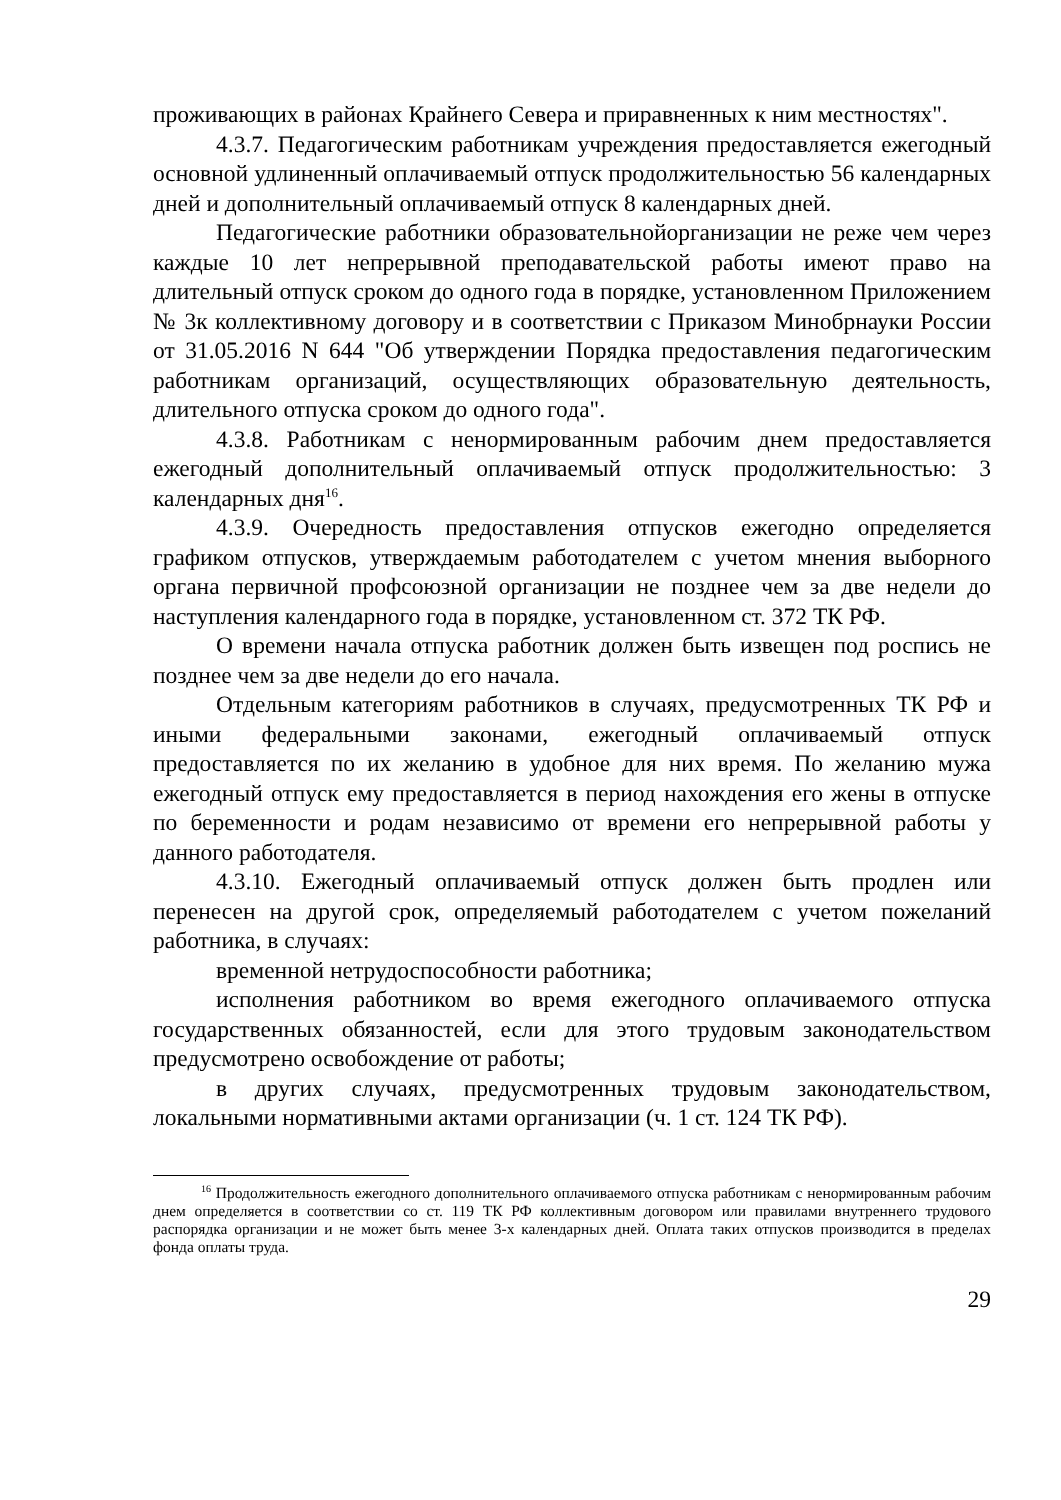проживающих в районах Крайнего Севера и приравненных к ним местностях".
4.3.7. Педагогическим работникам учреждения предоставляется ежегодный основной удлиненный оплачиваемый отпуск продолжительностью 56 календарных дней и дополнительный оплачиваемый отпуск 8 календарных дней.
Педагогические работники образовательнойорганизации не реже чем через каждые 10 лет непрерывной преподавательской работы имеют право на длительный отпуск сроком до одного года в порядке, установленном Приложением № 3к коллективному договору и в соответствии с Приказом Минобрнауки России от 31.05.2016 N 644 "Об утверждении Порядка предоставления педагогическим работникам организаций, осуществляющих образовательную деятельность, длительного отпуска сроком до одного года".
4.3.8. Работникам с ненормированным рабочим днем предоставляется ежегодный дополнительный оплачиваемый отпуск продолжительностью: 3 календарных дня<sup>16</sup>.
4.3.9. Очередность предоставления отпусков ежегодно определяется графиком отпусков, утверждаемым работодателем с учетом мнения выборного органа первичной профсоюзной организации не позднее чем за две недели до наступления календарного года в порядке, установленном ст. 372 ТК РФ.
О времени начала отпуска работник должен быть извещен под роспись не позднее чем за две недели до его начала.
Отдельным категориям работников в случаях, предусмотренных ТК РФ и иными федеральными законами, ежегодный оплачиваемый отпуск предоставляется по их желанию в удобное для них время. По желанию мужа ежегодный отпуск ему предоставляется в период нахождения его жены в отпуске по беременности и родам независимо от времени его непрерывной работы у данного работодателя.
4.3.10. Ежегодный оплачиваемый отпуск должен быть продлен или перенесен на другой срок, определяемый работодателем с учетом пожеланий работника, в случаях:
временной нетрудоспособности работника;
исполнения работником во время ежегодного оплачиваемого отпуска государственных обязанностей, если для этого трудовым законодательством предусмотрено освобождение от работы;
в других случаях, предусмотренных трудовым законодательством, локальными нормативными актами организации (ч. 1 ст. 124 ТК РФ).
<sup>16</sup> Продолжительность ежегодного дополнительного оплачиваемого отпуска работникам с ненормированным рабочим днем определяется в соответствии со ст. 119 ТК РФ коллективным договором или правилами внутреннего трудового распорядка организации и не может быть менее 3-х календарных дней. Оплата таких отпусков производится в пределах фонда оплаты труда.
29